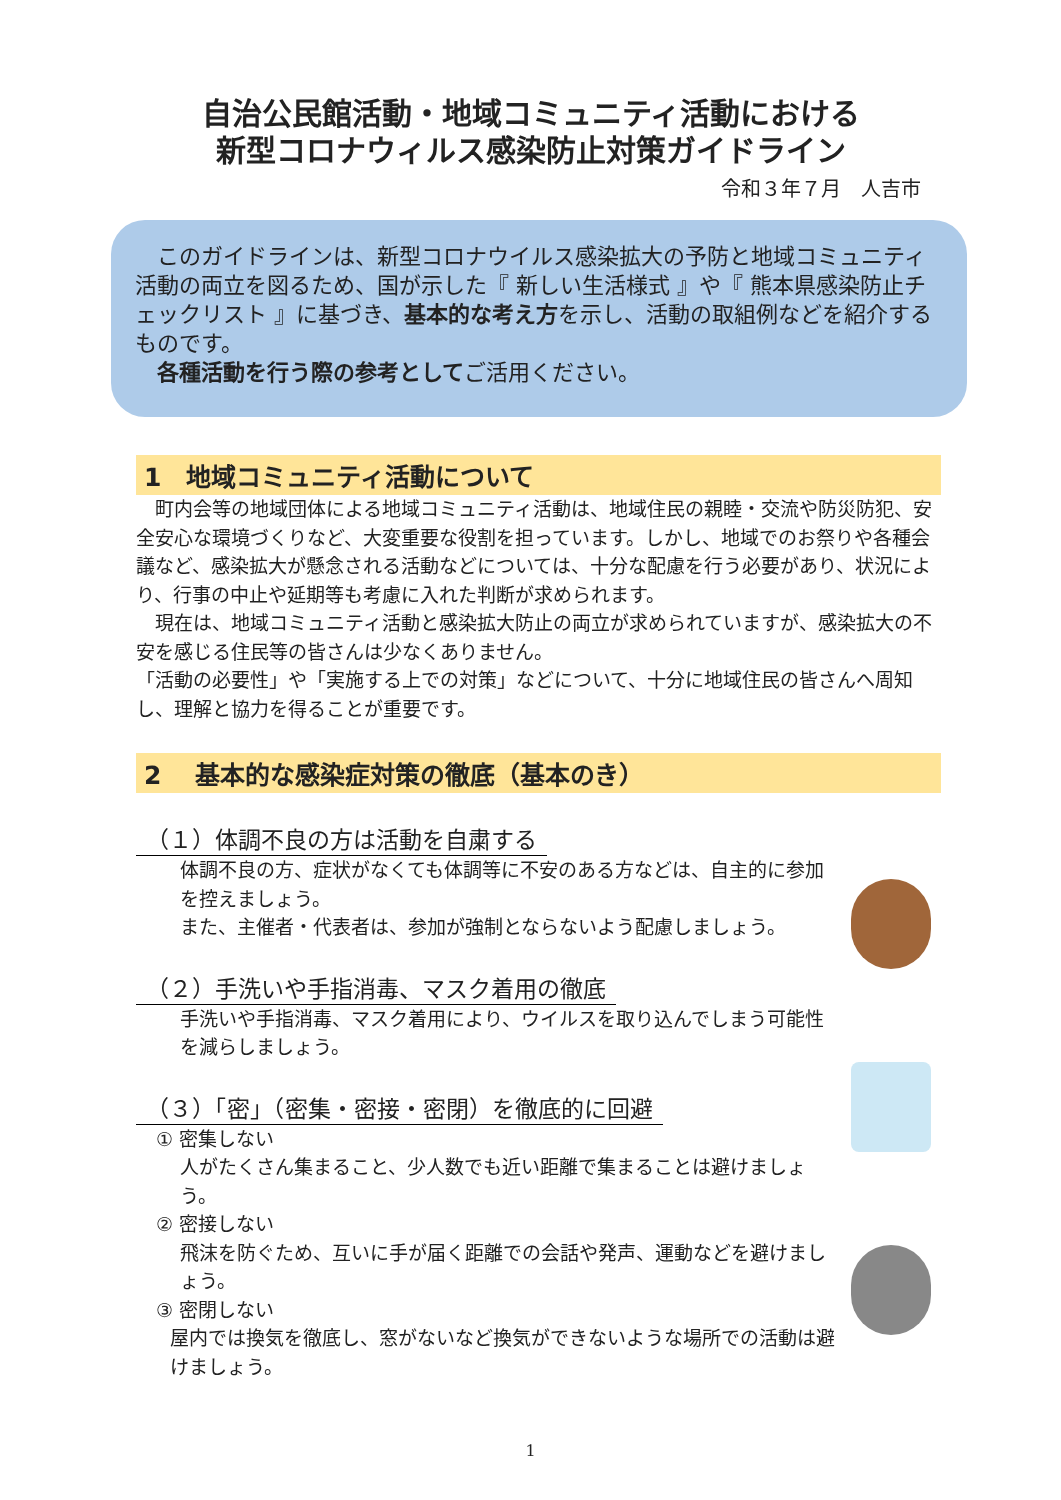自治公民館活動・地域コミュニティ活動における
新型コロナウィルス感染防止対策ガイドライン
令和３年７月　人吉市
　このガイドラインは、新型コロナウイルス感染拡大の予防と地域コミュニティ活動の両立を図るため、国が示した『 新しい生活様式 』や『 熊本県感染防止チェックリスト 』に基づき、基本的な考え方を示し、活動の取組例などを紹介するものです。
　各種活動を行う際の参考としてご活用ください。
1　地域コミュニティ活動について
　町内会等の地域団体による地域コミュニティ活動は、地域住民の親睦・交流や防災防犯、安全安心な環境づくりなど、大変重要な役割を担っています。しかし、地域でのお祭りや各種会議など、感染拡大が懸念される活動などについては、十分な配慮を行う必要があり、状況により、行事の中止や延期等も考慮に入れた判断が求められます。
　現在は、地域コミュニティ活動と感染拡大防止の両立が求められていますが、感染拡大の不安を感じる住民等の皆さんは少なくありません。
「活動の必要性」や「実施する上での対策」などについて、十分に地域住民の皆さんへ周知し、理解と協力を得ることが重要です。
2　 基本的な感染症対策の徹底（基本のき）
（１）体調不良の方は活動を自粛する
体調不良の方、症状がなくても体調等に不安のある方などは、自主的に参加を控えましょう。
また、主催者・代表者は、参加が強制とならないよう配慮しましょう。
（２）手洗いや手指消毒、マスク着用の徹底
手洗いや手指消毒、マスク着用により、ウイルスを取り込んでしまう可能性を減らしましょう。
（３）「密」（密集・密接・密閉）を徹底的に回避
① 密集しない
人がたくさん集まること、少人数でも近い距離で集まることは避けましょう。
② 密接しない
飛沫を防ぐため、互いに手が届く距離での会話や発声、運動などを避けましょう。
③ 密閉しない
屋内では換気を徹底し、窓がないなど換気ができないような場所での活動は避けましょう。
1